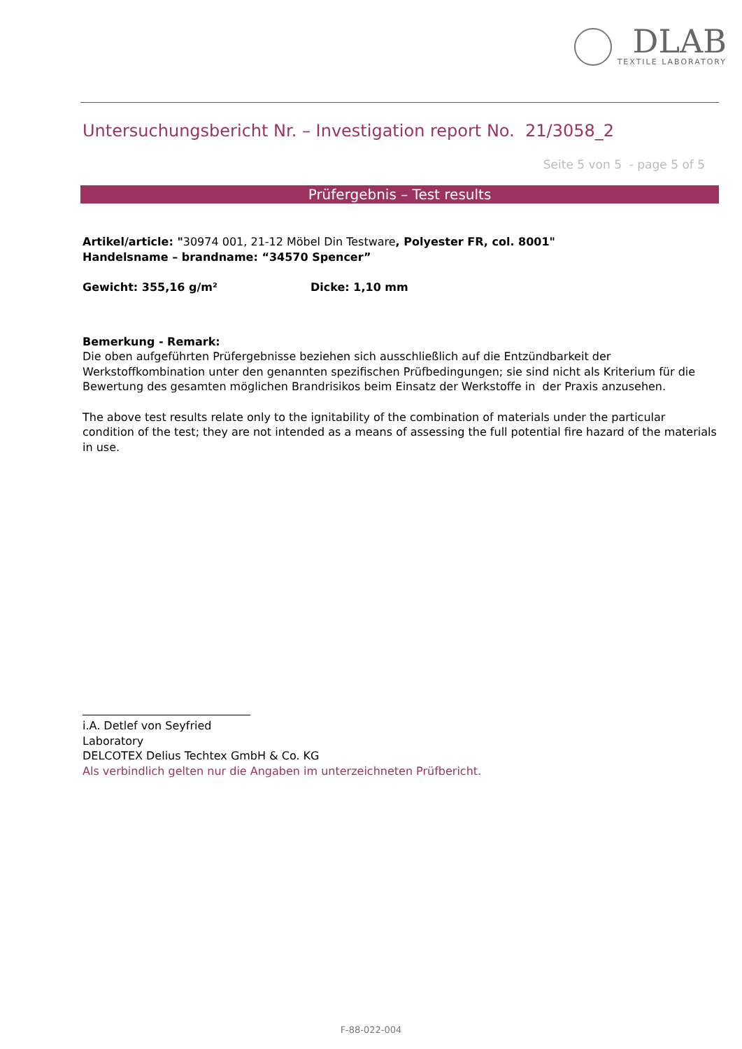DLAB
TEXTILE LABORATORY
Untersuchungsbericht Nr. – Investigation report No. 21/3058_2
Seite 5 von 5 - page 5 of 5
Prüfergebnis – Test results
Artikel/article: "30974 001, 21-12 Möbel Din Testware, Polyester FR, col. 8001"
Handelsname – brandname: “34570 Spencer”
Gewicht: 355,16 g/m² Dicke: 1,10 mm
Bemerkung - Remark:
Die oben aufgeführten Prüfergebnisse beziehen sich ausschließlich auf die Entzündbarkeit der Werkstoffkombination unter den genannten spezifischen Prüfbedingungen; sie sind nicht als Kriterium für die Bewertung des gesamten möglichen Brandrisikos beim Einsatz der Werkstoffe in der Praxis anzusehen.
The above test results relate only to the ignitability of the combination of materials under the particular condition of the test; they are not intended as a means of assessing the full potential fire hazard of the materials in use.
i.A. Detlef von Seyfried
Laboratory
DELCOTEX Delius Techtex GmbH & Co. KG
Als verbindlich gelten nur die Angaben im unterzeichneten Prüfbericht.
F-88-022-004